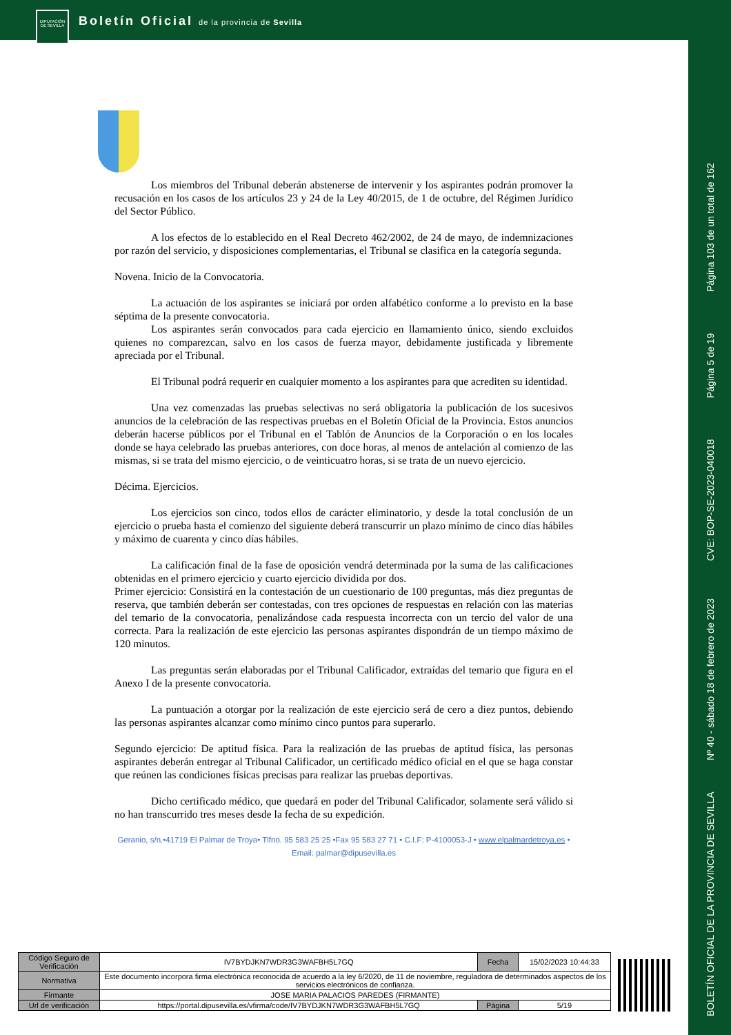DIPUTACIÓN DE SEVILLA
Boletín Oficial de la provincia de Sevilla
Página 103 de un total de 162
Página 5 de 19
CVE: BOP-SE-2023-040018
Nº 40 - sábado 18 de febrero de 2023
BOLETÍN OFICIAL DE LA PROVINCIA DE SEVILLA
Los miembros del Tribunal deberán abstenerse de intervenir y los aspirantes podrán promover la recusación en los casos de los artículos 23 y 24 de la Ley 40/2015, de 1 de octubre, del Régimen Jurídico del Sector Público.
A los efectos de lo establecido en el Real Decreto 462/2002, de 24 de mayo, de indemnizaciones por razón del servicio, y disposiciones complementarias, el Tribunal se clasifica en la categoría segunda.
Novena. Inicio de la Convocatoria.
La actuación de los aspirantes se iniciará por orden alfabético conforme a lo previsto en la base séptima de la presente convocatoria.
Los aspirantes serán convocados para cada ejercicio en llamamiento único, siendo excluidos quienes no comparezcan, salvo en los casos de fuerza mayor, debidamente justificada y libremente apreciada por el Tribunal.
El Tribunal podrá requerir en cualquier momento a los aspirantes para que acrediten su identidad.
Una vez comenzadas las pruebas selectivas no será obligatoria la publicación de los sucesivos anuncios de la celebración de las respectivas pruebas en el Boletín Oficial de la Provincia. Estos anuncios deberán hacerse públicos por el Tribunal en el Tablón de Anuncios de la Corporación o en los locales donde se haya celebrado las pruebas anteriores, con doce horas, al menos de antelación al comienzo de las mismas, si se trata del mismo ejercicio, o de veinticuatro horas, si se trata de un nuevo ejercicio.
Décima. Ejercicios.
Los ejercicios son cinco, todos ellos de carácter eliminatorio, y desde la total conclusión de un ejercicio o prueba hasta el comienzo del siguiente deberá transcurrir un plazo mínimo de cinco días hábiles y máximo de cuarenta y cinco días hábiles.
La calificación final de la fase de oposición vendrá determinada por la suma de las calificaciones obtenidas en el primero ejercicio y cuarto ejercicio dividida por dos.
Primer ejercicio: Consistirá en la contestación de un cuestionario de 100 preguntas, más diez preguntas de reserva, que también deberán ser contestadas, con tres opciones de respuestas en relación con las materias del temario de la convocatoria, penalizándose cada respuesta incorrecta con un tercio del valor de una correcta. Para la realización de este ejercicio las personas aspirantes dispondrán de un tiempo máximo de 120 minutos.
Las preguntas serán elaboradas por el Tribunal Calificador, extraídas del temario que figura en el Anexo I de la presente convocatoria.
La puntuación a otorgar por la realización de este ejercicio será de cero a diez puntos, debiendo las personas aspirantes alcanzar como mínimo cinco puntos para superarlo.
Segundo ejercicio: De aptitud física. Para la realización de las pruebas de aptitud física, las personas aspirantes deberán entregar al Tribunal Calificador, un certificado médico oficial en el que se haga constar que reúnen las condiciones físicas precisas para realizar las pruebas deportivas.
Dicho certificado médico, que quedará en poder del Tribunal Calificador, solamente será válido si no han transcurrido tres meses desde la fecha de su expedición.
Geranio, s/n.•41719 El Palmar de Troya• Tlfno. 95 583 25 25 •Fax 95 583 27 71 • C.I.F: P-4100053-J • www.elpalmardetroya.es •
Email: palmar@dipusevilla.es
| Código Seguro de Verificación | IV7BYDJKN7WDR3G3WAFBH5L7GQ | Fecha | 15/02/2023 10:44:33 |
| Normativa | Este documento incorpora firma electrónica reconocida de acuerdo a la ley 6/2020, de 11 de noviembre, reguladora de determinados aspectos de los servicios electrónicos de confianza. | | |
| Firmante | JOSE MARIA PALACIOS PAREDES (FIRMANTE) | | |
| Url de verificación | https://portal.dipusevilla.es/vfirma/code/IV7BYDJKN7WDR3G3WAFBH5L7GQ | Página | 5/19 |